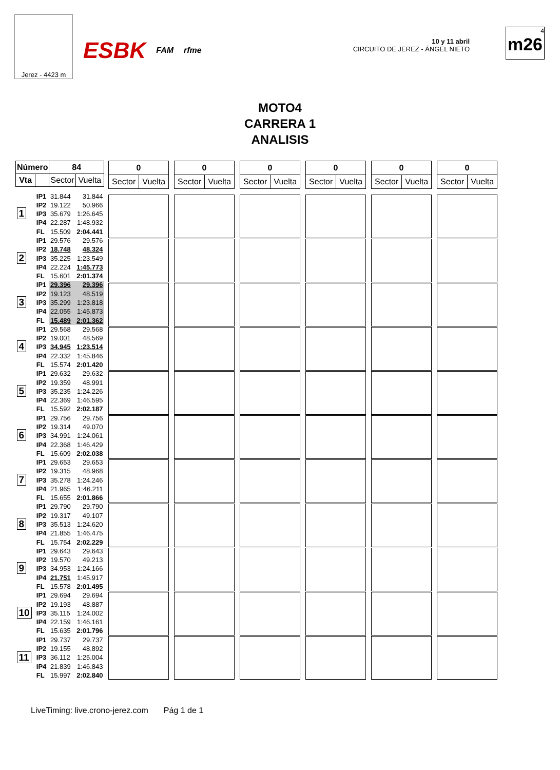Jerez - 4423 m
ESBK FAM rfme
10 y 11 abril
CIRCUITO DE JEREZ - ÁNGEL NIETO
4
m26
MOTO4
CARRERA 1
ANALISIS
| Número | | 84 | |
| --- | --- | --- | --- |
| Vta | | Sector | Vuelta |
| 1 | IP1 | 31.844 | 31.844 |
| | IP2 | 19.122 | 50.966 |
| | IP3 | 35.679 | 1:26.645 |
| | IP4 | 22.287 | 1:48.932 |
| | FL | 15.509 | 2:04.441 |
| 2 | IP1 | 29.576 | 29.576 |
| | IP2 | 18.748 | 48.324 |
| | IP3 | 35.225 | 1:23.549 |
| | IP4 | 22.224 | 1:45.773 |
| | FL | 15.601 | 2:01.374 |
| 3 | IP1 | 29.396 | 29.396 |
| | IP2 | 19.123 | 48.519 |
| | IP3 | 35.299 | 1:23.818 |
| | IP4 | 22.055 | 1:45.873 |
| | FL | 15.489 | 2:01.362 |
| 4 | IP1 | 29.568 | 29.568 |
| | IP2 | 19.001 | 48.569 |
| | IP3 | 34.945 | 1:23.514 |
| | IP4 | 22.332 | 1:45.846 |
| | FL | 15.574 | 2:01.420 |
| 5 | IP1 | 29.632 | 29.632 |
| | IP2 | 19.359 | 48.991 |
| | IP3 | 35.235 | 1:24.226 |
| | IP4 | 22.369 | 1:46.595 |
| | FL | 15.592 | 2:02.187 |
| 6 | IP1 | 29.756 | 29.756 |
| | IP2 | 19.314 | 49.070 |
| | IP3 | 34.991 | 1:24.061 |
| | IP4 | 22.368 | 1:46.429 |
| | FL | 15.609 | 2:02.038 |
| 7 | IP1 | 29.653 | 29.653 |
| | IP2 | 19.315 | 48.968 |
| | IP3 | 35.278 | 1:24.246 |
| | IP4 | 21.965 | 1:46.211 |
| | FL | 15.655 | 2:01.866 |
| 8 | IP1 | 29.790 | 29.790 |
| | IP2 | 19.317 | 49.107 |
| | IP3 | 35.513 | 1:24.620 |
| | IP4 | 21.855 | 1:46.475 |
| | FL | 15.754 | 2:02.229 |
| 9 | IP1 | 29.643 | 29.643 |
| | IP2 | 19.570 | 49.213 |
| | IP3 | 34.953 | 1:24.166 |
| | IP4 | 21.751 | 1:45.917 |
| | FL | 15.578 | 2:01.495 |
| 10 | IP1 | 29.694 | 29.694 |
| | IP2 | 19.193 | 48.887 |
| | IP3 | 35.115 | 1:24.002 |
| | IP4 | 22.159 | 1:46.161 |
| | FL | 15.635 | 2:01.796 |
| 11 | IP1 | 29.737 | 29.737 |
| | IP2 | 19.155 | 48.892 |
| | IP3 | 36.112 | 1:25.004 |
| | IP4 | 21.839 | 1:46.843 |
| | FL | 15.997 | 2:02.840 |
| 0 | |
| --- | --- |
| Sector | Vuelta |
| 0 | |
| --- | --- |
| Sector | Vuelta |
| 0 | |
| --- | --- |
| Sector | Vuelta |
| 0 | |
| --- | --- |
| Sector | Vuelta |
| 0 | |
| --- | --- |
| Sector | Vuelta |
| 0 | |
| --- | --- |
| Sector | Vuelta |
LiveTiming: live.crono-jerez.com Pág 1 de 1